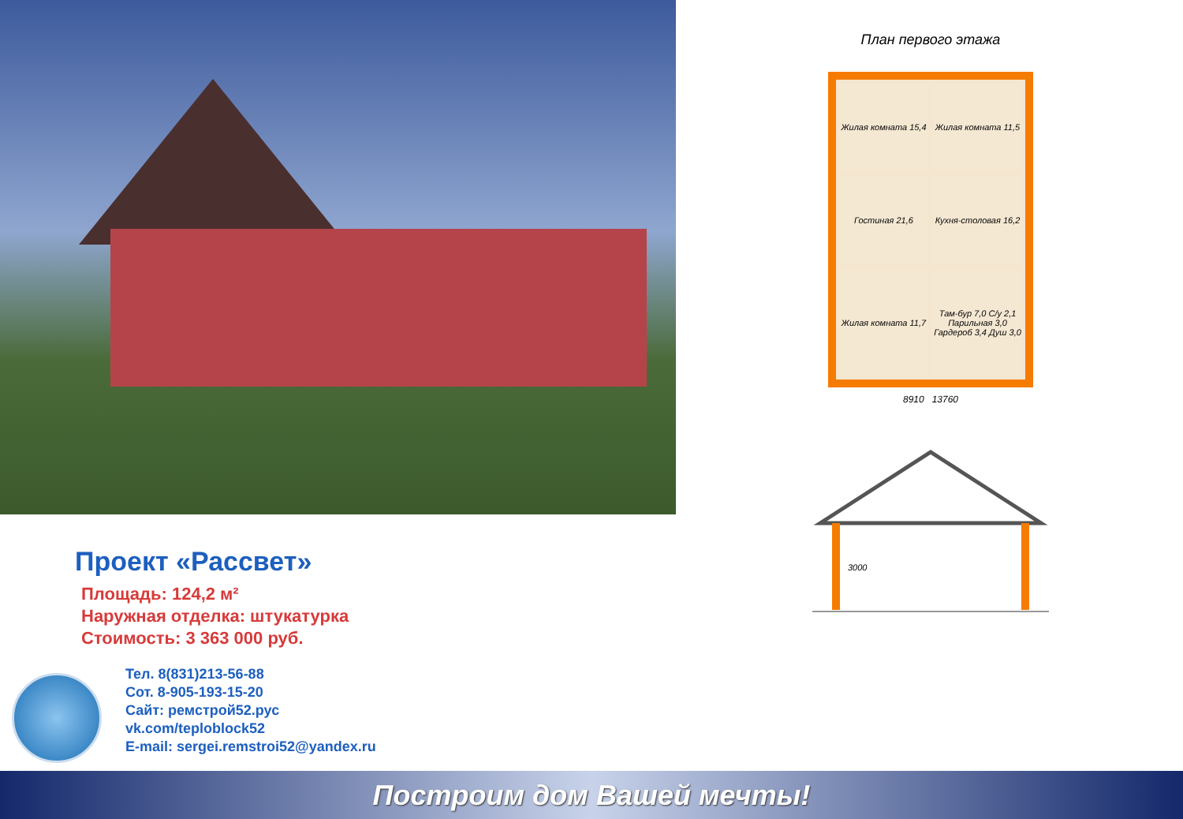Проект «Рассвет»
Площадь: 124,2 м²
Наружная отделка: штукатурка
Стоимость: 3 363 000 руб.
Тел. 8(831)213-56-88
Сот. 8-905-193-15-20
Сайт: ремстрой52.рус
vk.com/teploblock52
E-mail: sergei.remstroi52@yandex.ru
План первого этажа
Жилая комната 15,4
Жилая комната 11,5
Гостиная 21,6
Кухня-столовая 16,2
Жилая комната 11,7
Там-бур 7,0 С/у 2,1 Парильная 3,0 Гардероб 3,4 Душ 3,0
8910 13760
3000
Построим дом Вашей мечты!